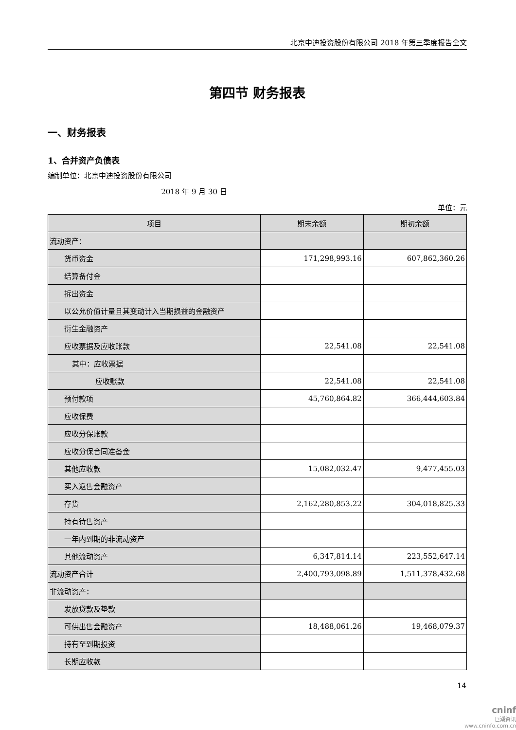北京中迪投资股份有限公司 2018 年第三季度报告全文
第四节 财务报表
一、财务报表
1、合并资产负债表
编制单位：北京中迪投资股份有限公司
2018 年 9 月 30 日
单位：元
| 项目 | 期末余额 | 期初余额 |
| --- | --- | --- |
| 流动资产： | | |
| 货币资金 | 171,298,993.16 | 607,862,360.26 |
| 结算备付金 | | |
| 拆出资金 | | |
| 以公允价值计量且其变动计入当期损益的金融资产 | | |
| 衍生金融资产 | | |
| 应收票据及应收账款 | 22,541.08 | 22,541.08 |
| 其中：应收票据 | | |
| 应收账款 | 22,541.08 | 22,541.08 |
| 预付款项 | 45,760,864.82 | 366,444,603.84 |
| 应收保费 | | |
| 应收分保账款 | | |
| 应收分保合同准备金 | | |
| 其他应收款 | 15,082,032.47 | 9,477,455.03 |
| 买入返售金融资产 | | |
| 存货 | 2,162,280,853.22 | 304,018,825.33 |
| 持有待售资产 | | |
| 一年内到期的非流动资产 | | |
| 其他流动资产 | 6,347,814.14 | 223,552,647.14 |
| 流动资产合计 | 2,400,793,098.89 | 1,511,378,432.68 |
| 非流动资产： | | |
| 发放贷款及垫款 | | |
| 可供出售金融资产 | 18,488,061.26 | 19,468,079.37 |
| 持有至到期投资 | | |
| 长期应收款 | | |
14
cninf
巨潮资讯
www.cninfo.com.cn